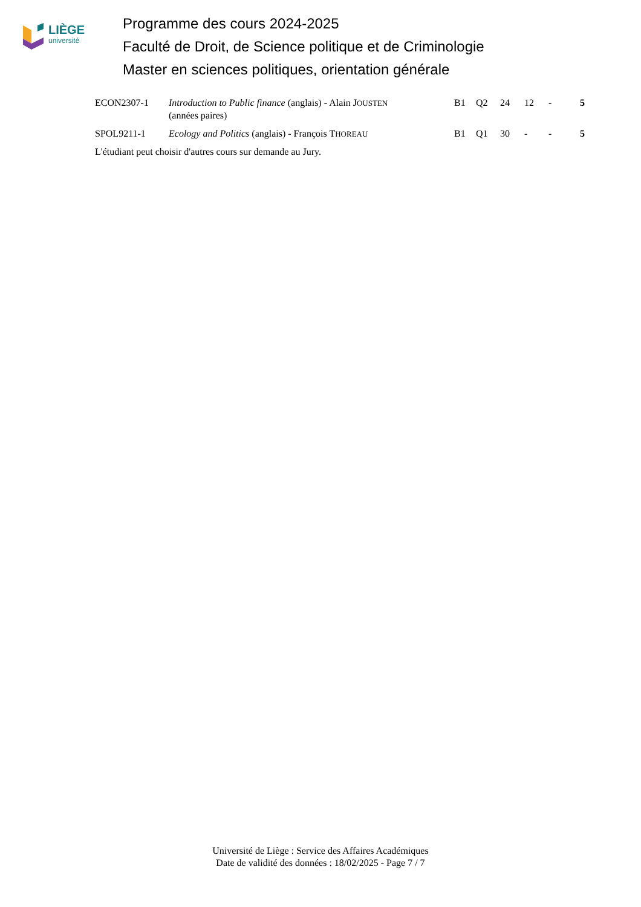LIÈGE
université
Programme des cours 2024-2025
Faculté de Droit, de Science politique et de Criminologie
Master en sciences politiques, orientation générale
| ECON2307-1 | Introduction to Public finance (anglais) - Alain J OUSTEN (années paires) | B1 | Q2 | 24 | 12 | - | 5 |
| SPOL9211-1 | Ecology and Politics (anglais) - François T HOREAU | B1 | Q1 | 30 | - | - | 5 |
L'étudiant peut choisir d'autres cours sur demande au Jury.
Université de Liège : Service des Affaires Académiques
Date de validité des données : 18/02/2025 - Page 7 / 7